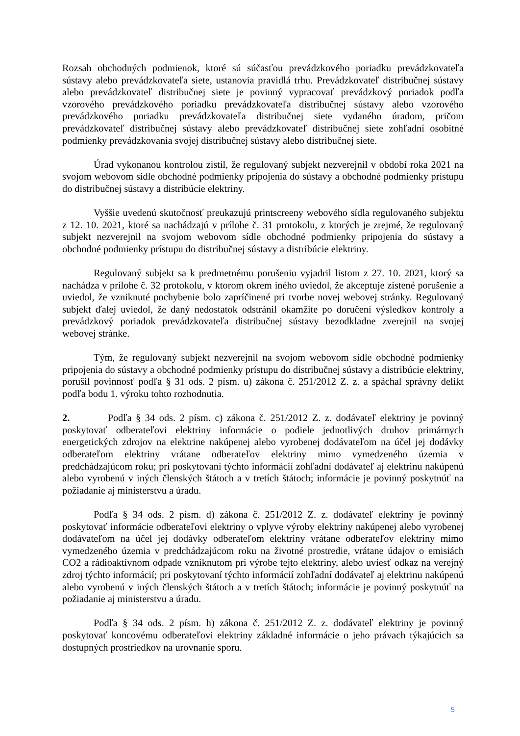Rozsah obchodných podmienok, ktoré sú súčasťou prevádzkového poriadku prevádzkovateľa sústavy alebo prevádzkovateľa siete, ustanovia pravidlá trhu. Prevádzkovateľ distribučnej sústavy alebo prevádzkovateľ distribučnej siete je povinný vypracovať prevádzkový poriadok podľa vzorového prevádzkového poriadku prevádzkovateľa distribučnej sústavy alebo vzorového prevádzkového poriadku prevádzkovateľa distribučnej siete vydaného úradom, pričom prevádzkovateľ distribučnej sústavy alebo prevádzkovateľ distribučnej siete zohľadní osobitné podmienky prevádzkovania svojej distribučnej sústavy alebo distribučnej siete.
Úrad vykonanou kontrolou zistil, že regulovaný subjekt nezverejnil v období roka 2021 na svojom webovom sídle obchodné podmienky pripojenia do sústavy a obchodné podmienky prístupu do distribučnej sústavy a distribúcie elektriny.
Vyššie uvedenú skutočnosť preukazujú printscreeny webového sídla regulovaného subjektu z 12. 10. 2021, ktoré sa nachádzajú v prílohe č. 31 protokolu, z ktorých je zrejmé, že regulovaný subjekt nezverejnil na svojom webovom sídle obchodné podmienky pripojenia do sústavy a obchodné podmienky prístupu do distribučnej sústavy a distribúcie elektriny.
Regulovaný subjekt sa k predmetnému porušeniu vyjadril listom z 27. 10. 2021, ktorý sa nachádza v prílohe č. 32 protokolu, v ktorom okrem iného uviedol, že akceptuje zistené porušenie a uviedol, že vzniknuté pochybenie bolo zapríčinené pri tvorbe novej webovej stránky. Regulovaný subjekt ďalej uviedol, že daný nedostatok odstránil okamžite po doručení výsledkov kontroly a prevádzkový poriadok prevádzkovateľa distribučnej sústavy bezodkladne zverejnil na svojej webovej stránke.
Tým, že regulovaný subjekt nezverejnil na svojom webovom sídle obchodné podmienky pripojenia do sústavy a obchodné podmienky prístupu do distribučnej sústavy a distribúcie elektriny, porušil povinnosť podľa § 31 ods. 2 písm. u) zákona č. 251/2012 Z. z. a spáchal správny delikt podľa bodu 1. výroku tohto rozhodnutia.
2. Podľa § 34 ods. 2 písm. c) zákona č. 251/2012 Z. z. dodávateľ elektriny je povinný poskytovať odberateľovi elektriny informácie o podiele jednotlivých druhov primárnych energetických zdrojov na elektrine nakúpenej alebo vyrobenej dodávateľom na účel jej dodávky odberateľom elektriny vrátane odberateľov elektriny mimo vymedzeného územia v predchádzajúcom roku; pri poskytovaní týchto informácií zohľadní dodávateľ aj elektrinu nakúpenú alebo vyrobenú v iných členských štátoch a v tretích štátoch; informácie je povinný poskytnúť na požiadanie aj ministerstvu a úradu.
Podľa § 34 ods. 2 písm. d) zákona č. 251/2012 Z. z. dodávateľ elektriny je povinný poskytovať informácie odberateľovi elektriny o vplyve výroby elektriny nakúpenej alebo vyrobenej dodávateľom na účel jej dodávky odberateľom elektriny vrátane odberateľov elektriny mimo vymedzeného územia v predchádzajúcom roku na životné prostredie, vrátane údajov o emisiách CO2 a rádioaktívnom odpade vzniknutom pri výrobe tejto elektriny, alebo uviesť odkaz na verejný zdroj týchto informácií; pri poskytovaní týchto informácií zohľadní dodávateľ aj elektrinu nakúpenú alebo vyrobenú v iných členských štátoch a v tretích štátoch; informácie je povinný poskytnúť na požiadanie aj ministerstvu a úradu.
Podľa § 34 ods. 2 písm. h) zákona č. 251/2012 Z. z. dodávateľ elektriny je povinný poskytovať koncovému odberateľovi elektriny základné informácie o jeho právach týkajúcich sa dostupných prostriedkov na urovnanie sporu.
5